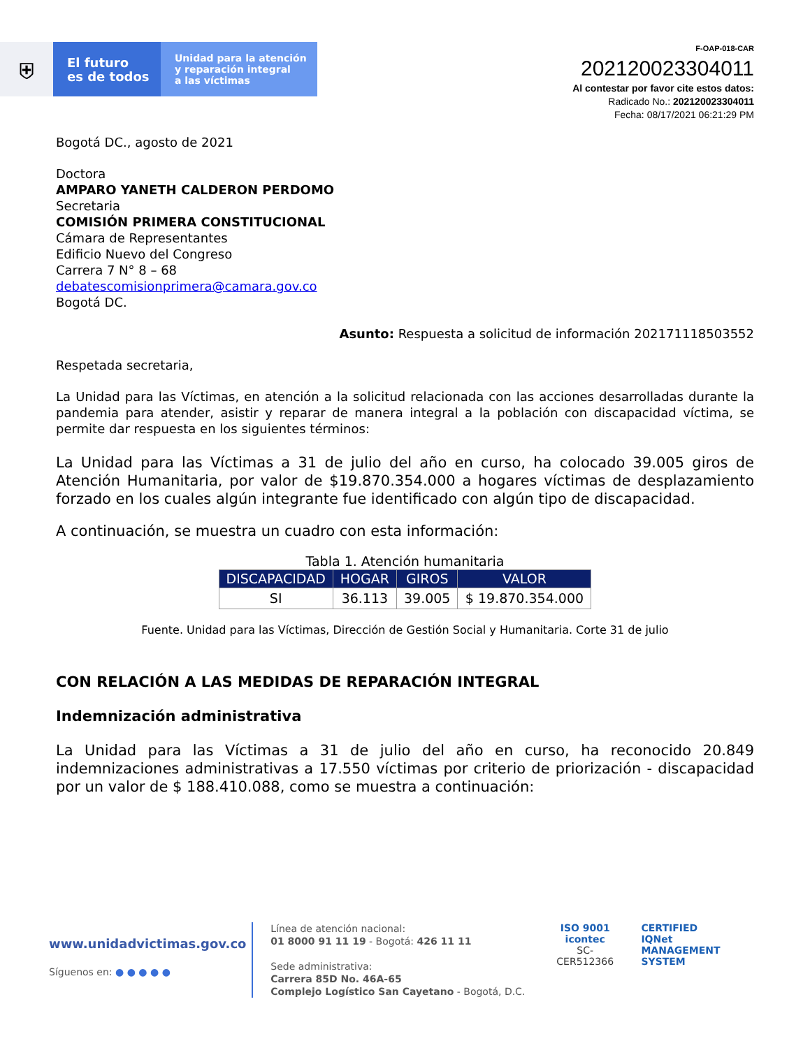⛨
El futuro
es de todos
Unidad para la atención
y reparación integral
a las víctimas
F-OAP-018-CAR
202120023304011
Al contestar por favor cite estos datos:
Radicado No.: 202120023304011
Fecha: 08/17/2021 06:21:29 PM
Bogotá DC., agosto de 2021
Doctora
AMPARO YANETH CALDERON PERDOMO
Secretaria
COMISIÓN PRIMERA CONSTITUCIONAL
Cámara de Representantes
Edificio Nuevo del Congreso
Carrera 7 N° 8 – 68
debatescomisionprimera@camara.gov.co
Bogotá DC.
Asunto: Respuesta a solicitud de información 202171118503552
Respetada secretaria,
La Unidad para las Víctimas, en atención a la solicitud relacionada con las acciones desarrolladas durante la pandemia para atender, asistir y reparar de manera integral a la población con discapacidad víctima, se permite dar respuesta en los siguientes términos:
La Unidad para las Víctimas a 31 de julio del año en curso, ha colocado 39.005 giros de Atención Humanitaria, por valor de $19.870.354.000 a hogares víctimas de desplazamiento forzado en los cuales algún integrante fue identificado con algún tipo de discapacidad.
A continuación, se muestra un cuadro con esta información:
Tabla 1. Atención humanitaria
| DISCAPACIDAD | HOGAR | GIROS | VALOR |
| --- | --- | --- | --- |
| SI | 36.113 | 39.005 | $ 19.870.354.000 |
Fuente. Unidad para las Víctimas, Dirección de Gestión Social y Humanitaria. Corte 31 de julio
CON RELACIÓN A LAS MEDIDAS DE REPARACIÓN INTEGRAL
Indemnización administrativa
La Unidad para las Víctimas a 31 de julio del año en curso, ha reconocido 20.849 indemnizaciones administrativas a 17.550 víctimas por criterio de priorización - discapacidad por un valor de $ 188.410.088, como se muestra a continuación:
www.unidadvictimas.gov.co
Síguenos en: ● ● ● ● ●
Línea de atención nacional:
01 8000 91 11 19 - Bogotá: 426 11 11
Sede administrativa:
Carrera 85D No. 46A-65
Complejo Logístico San Cayetano - Bogotá, D.C.
ISO 9001
icontec
SC-CER512366
CERTIFIED
IQNet
MANAGEMENT SYSTEM